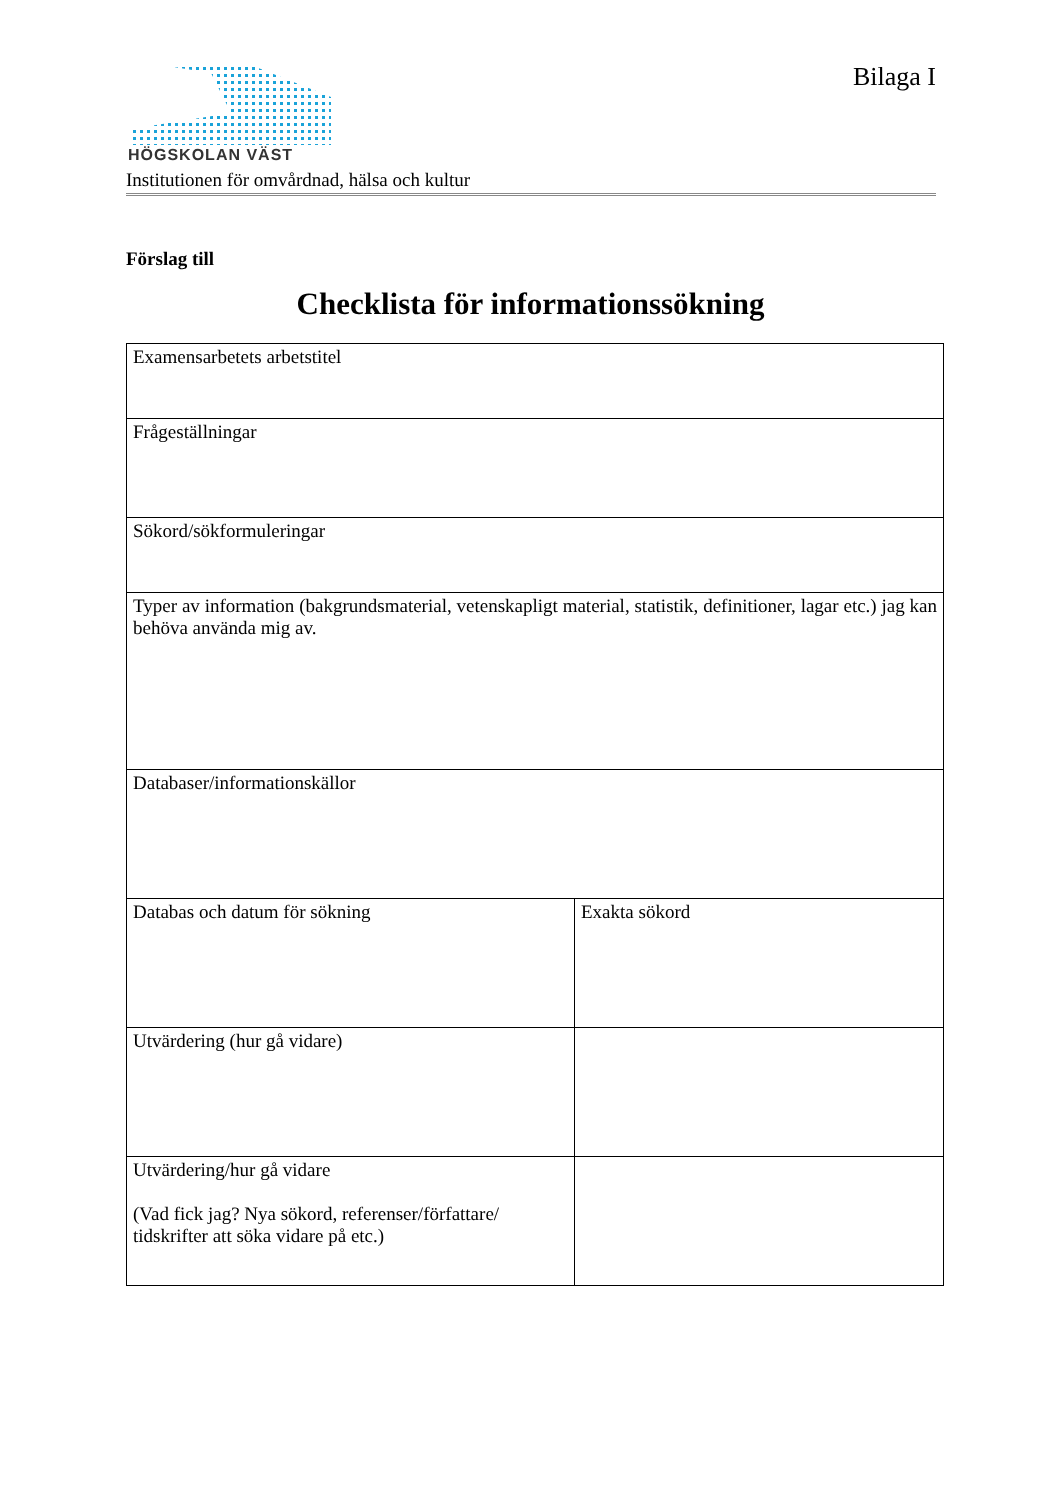HÖGSKOLAN VÄST
Institutionen för omvårdnad, hälsa och kultur
Bilaga I
Förslag till
Checklista för informationssökning
| Examensarbetets arbetstitel | |
| Frågeställningar | |
| Sökord/sökformuleringar | |
| Typer av information (bakgrundsmaterial, vetenskapligt material, statistik, definitioner, lagar etc.) jag kan behöva använda mig av. | |
| Databaser/informationskällor | |
| Databas och datum för sökning | Exakta sökord |
| Utvärdering (hur gå vidare) | |
| Utvärdering/hur gå vidare (Vad fick jag? Nya sökord, referenser/författare/ tidskrifter att söka vidare på etc.) | |